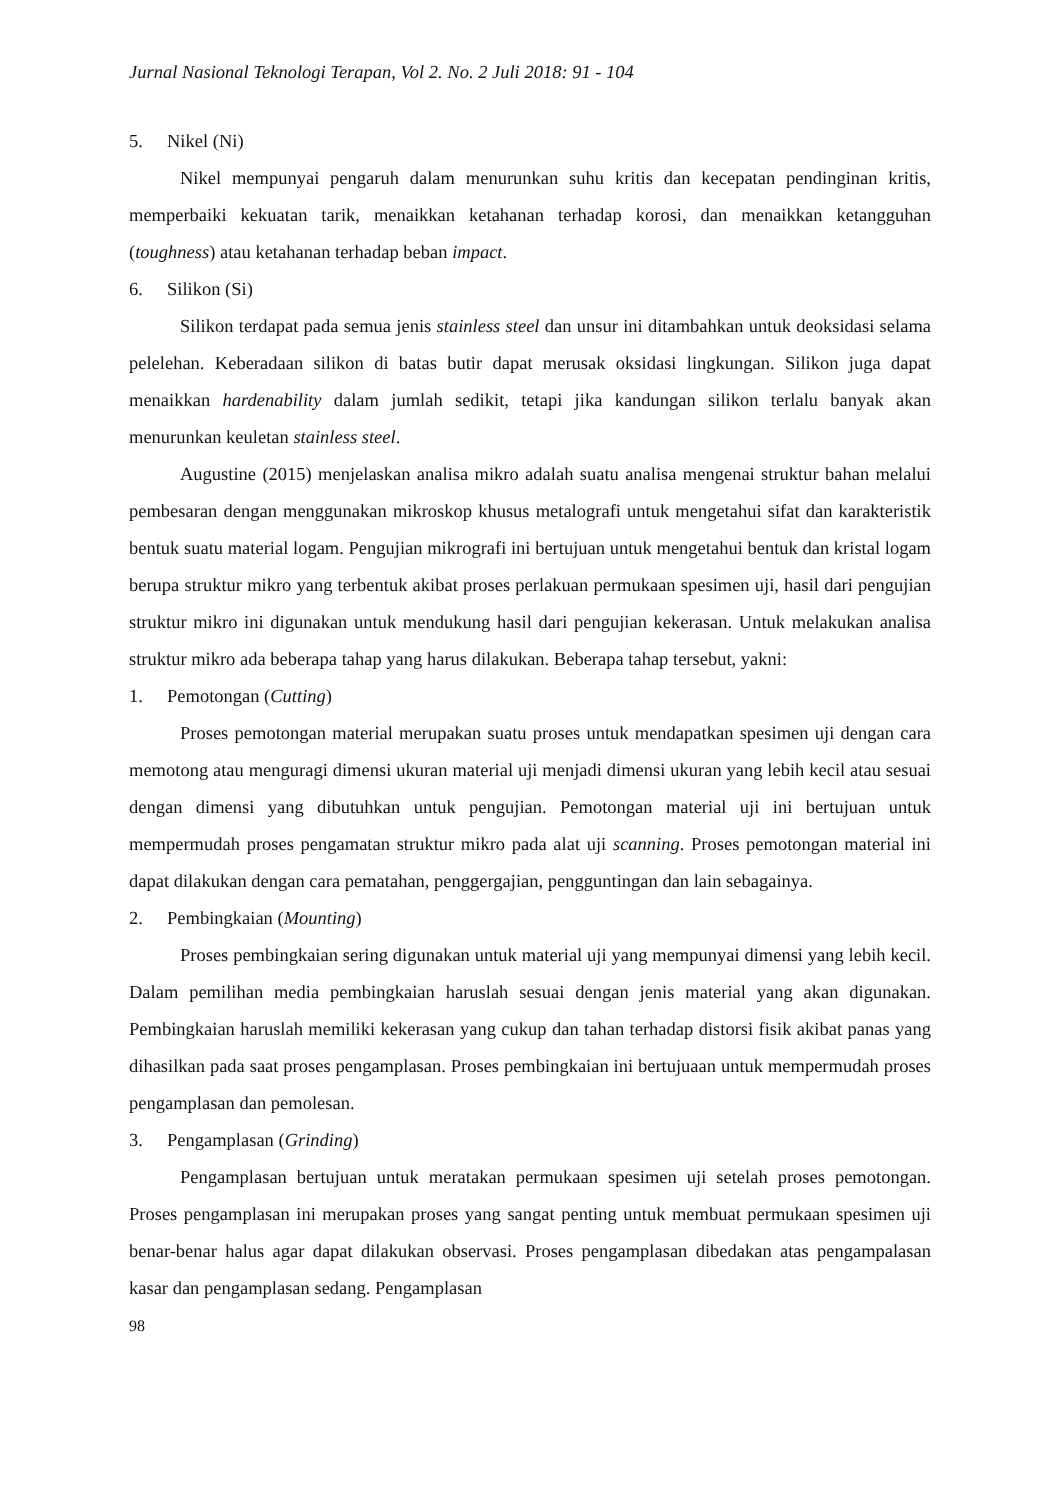Jurnal Nasional Teknologi Terapan, Vol 2. No. 2 Juli 2018: 91 - 104
5. Nikel (Ni)
Nikel mempunyai pengaruh dalam menurunkan suhu kritis dan kecepatan pendinginan kritis, memperbaiki kekuatan tarik, menaikkan ketahanan terhadap korosi, dan menaikkan ketangguhan (toughness) atau ketahanan terhadap beban impact.
6. Silikon (Si)
Silikon terdapat pada semua jenis stainless steel dan unsur ini ditambahkan untuk deoksidasi selama pelelehan. Keberadaan silikon di batas butir dapat merusak oksidasi lingkungan. Silikon juga dapat menaikkan hardenability dalam jumlah sedikit, tetapi jika kandungan silikon terlalu banyak akan menurunkan keuletan stainless steel.
Augustine (2015) menjelaskan analisa mikro adalah suatu analisa mengenai struktur bahan melalui pembesaran dengan menggunakan mikroskop khusus metalografi untuk mengetahui sifat dan karakteristik bentuk suatu material logam. Pengujian mikrografi ini bertujuan untuk mengetahui bentuk dan kristal logam berupa struktur mikro yang terbentuk akibat proses perlakuan permukaan spesimen uji, hasil dari pengujian struktur mikro ini digunakan untuk mendukung hasil dari pengujian kekerasan. Untuk melakukan analisa struktur mikro ada beberapa tahap yang harus dilakukan. Beberapa tahap tersebut, yakni:
1. Pemotongan (Cutting)
Proses pemotongan material merupakan suatu proses untuk mendapatkan spesimen uji dengan cara memotong atau menguragi dimensi ukuran material uji menjadi dimensi ukuran yang lebih kecil atau sesuai dengan dimensi yang dibutuhkan untuk pengujian. Pemotongan material uji ini bertujuan untuk mempermudah proses pengamatan struktur mikro pada alat uji scanning. Proses pemotongan material ini dapat dilakukan dengan cara pematahan, penggergajian, pengguntingan dan lain sebagainya.
2. Pembingkaian (Mounting)
Proses pembingkaian sering digunakan untuk material uji yang mempunyai dimensi yang lebih kecil. Dalam pemilihan media pembingkaian haruslah sesuai dengan jenis material yang akan digunakan. Pembingkaian haruslah memiliki kekerasan yang cukup dan tahan terhadap distorsi fisik akibat panas yang dihasilkan pada saat proses pengamplasan. Proses pembingkaian ini bertujuaan untuk mempermudah proses pengamplasan dan pemolesan.
3. Pengamplasan (Grinding)
Pengamplasan bertujuan untuk meratakan permukaan spesimen uji setelah proses pemotongan. Proses pengamplasan ini merupakan proses yang sangat penting untuk membuat permukaan spesimen uji benar-benar halus agar dapat dilakukan observasi. Proses pengamplasan dibedakan atas pengampalasan kasar dan pengamplasan sedang. Pengamplasan
98